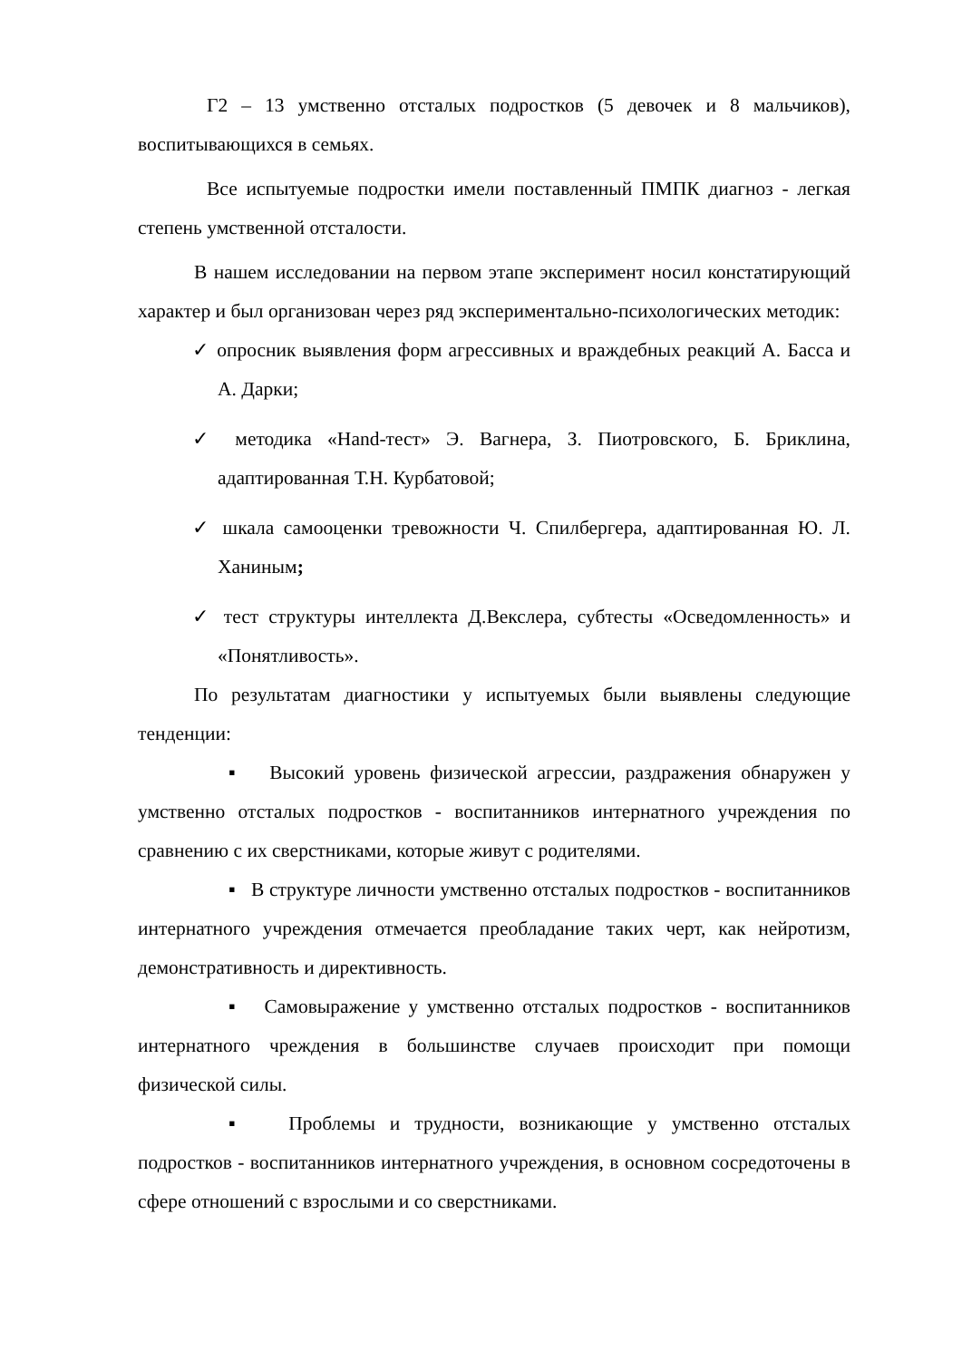Г2 – 13 умственно отсталых подростков (5 девочек и 8 мальчиков), воспитывающихся в семьях.
Все испытуемые подростки имели поставленный ПМПК диагноз - легкая степень умственной отсталости.
В нашем исследовании на первом этапе эксперимент носил констатирующий характер и был организован через ряд экспериментально-психологических методик:
✓ опросник выявления форм агрессивных и враждебных реакций А. Басса и А. Дарки;
✓ методика «Hand-тест» Э. Вагнера, З. Пиотровского, Б. Бриклина, адаптированная Т.Н. Курбатовой;
✓ шкала самооценки тревожности Ч. Спилбергера, адаптированная Ю. Л. Ханиным;
✓ тест структуры интеллекта Д.Векслера, субтесты «Осведомленность» и «Понятливость».
По результатам диагностики у испытуемых были выявлены следующие тенденции:
▪ Высокий уровень физической агрессии, раздражения обнаружен у умственно отсталых подростков - воспитанников интернатного учреждения по сравнению с их сверстниками, которые живут с родителями.
▪ В структуре личности умственно отсталых подростков - воспитанников интернатного учреждения отмечается преобладание таких черт, как нейротизм, демонстративность и директивность.
▪ Самовыражение у умственно отсталых подростков - воспитанников интернатного чреждения в большинстве случаев происходит при помощи физической силы.
▪ Проблемы и трудности, возникающие у умственно отсталых подростков - воспитанников интернатного учреждения, в основном сосредоточены в сфере отношений с взрослыми и со сверстниками.